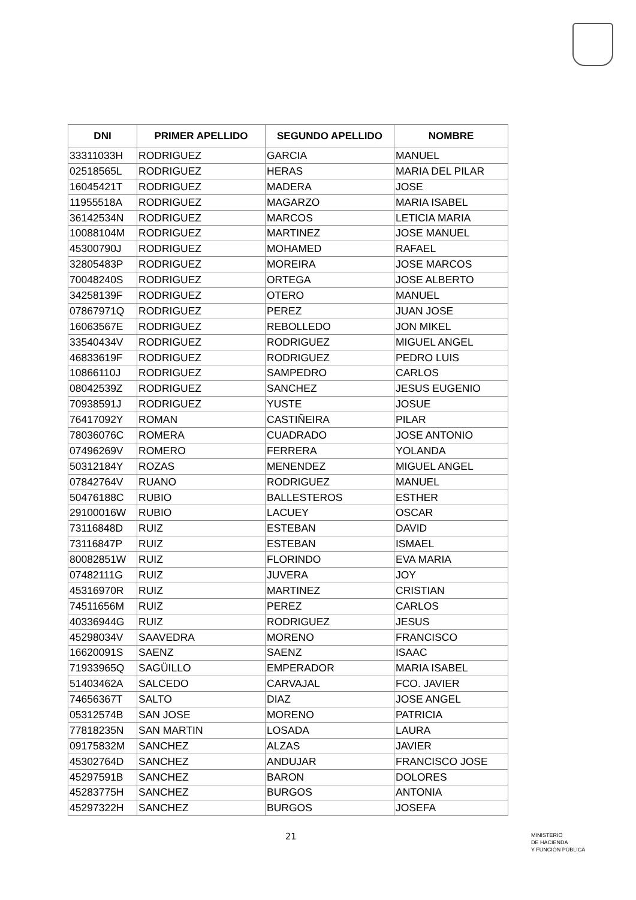| DNI | PRIMER APELLIDO | SEGUNDO APELLIDO | NOMBRE |
| --- | --- | --- | --- |
| 33311033H | RODRIGUEZ | GARCIA | MANUEL |
| 02518565L | RODRIGUEZ | HERAS | MARIA DEL PILAR |
| 16045421T | RODRIGUEZ | MADERA | JOSE |
| 11955518A | RODRIGUEZ | MAGARZO | MARIA ISABEL |
| 36142534N | RODRIGUEZ | MARCOS | LETICIA MARIA |
| 10088104M | RODRIGUEZ | MARTINEZ | JOSE MANUEL |
| 45300790J | RODRIGUEZ | MOHAMED | RAFAEL |
| 32805483P | RODRIGUEZ | MOREIRA | JOSE MARCOS |
| 70048240S | RODRIGUEZ | ORTEGA | JOSE ALBERTO |
| 34258139F | RODRIGUEZ | OTERO | MANUEL |
| 07867971Q | RODRIGUEZ | PEREZ | JUAN JOSE |
| 16063567E | RODRIGUEZ | REBOLLEDO | JON MIKEL |
| 33540434V | RODRIGUEZ | RODRIGUEZ | MIGUEL ANGEL |
| 46833619F | RODRIGUEZ | RODRIGUEZ | PEDRO LUIS |
| 10866110J | RODRIGUEZ | SAMPEDRO | CARLOS |
| 08042539Z | RODRIGUEZ | SANCHEZ | JESUS EUGENIO |
| 70938591J | RODRIGUEZ | YUSTE | JOSUE |
| 76417092Y | ROMAN | CASTIÑEIRA | PILAR |
| 78036076C | ROMERA | CUADRADO | JOSE ANTONIO |
| 07496269V | ROMERO | FERRERA | YOLANDA |
| 50312184Y | ROZAS | MENENDEZ | MIGUEL ANGEL |
| 07842764V | RUANO | RODRIGUEZ | MANUEL |
| 50476188C | RUBIO | BALLESTEROS | ESTHER |
| 29100016W | RUBIO | LACUEY | OSCAR |
| 73116848D | RUIZ | ESTEBAN | DAVID |
| 73116847P | RUIZ | ESTEBAN | ISMAEL |
| 80082851W | RUIZ | FLORINDO | EVA MARIA |
| 07482111G | RUIZ | JUVERA | JOY |
| 45316970R | RUIZ | MARTINEZ | CRISTIAN |
| 74511656M | RUIZ | PEREZ | CARLOS |
| 40336944G | RUIZ | RODRIGUEZ | JESUS |
| 45298034V | SAAVEDRA | MORENO | FRANCISCO |
| 16620091S | SAENZ | SAENZ | ISAAC |
| 71933965Q | SAGÜILLO | EMPERADOR | MARIA ISABEL |
| 51403462A | SALCEDO | CARVAJAL | FCO. JAVIER |
| 74656367T | SALTO | DIAZ | JOSE ANGEL |
| 05312574B | SAN JOSE | MORENO | PATRICIA |
| 77818235N | SAN MARTIN | LOSADA | LAURA |
| 09175832M | SANCHEZ | ALZAS | JAVIER |
| 45302764D | SANCHEZ | ANDUJAR | FRANCISCO JOSE |
| 45297591B | SANCHEZ | BARON | DOLORES |
| 45283775H | SANCHEZ | BURGOS | ANTONIA |
| 45297322H | SANCHEZ | BURGOS | JOSEFA |
21
MINISTERIO
DE HACIENDA
Y FUNCIÓN PÚBLICA